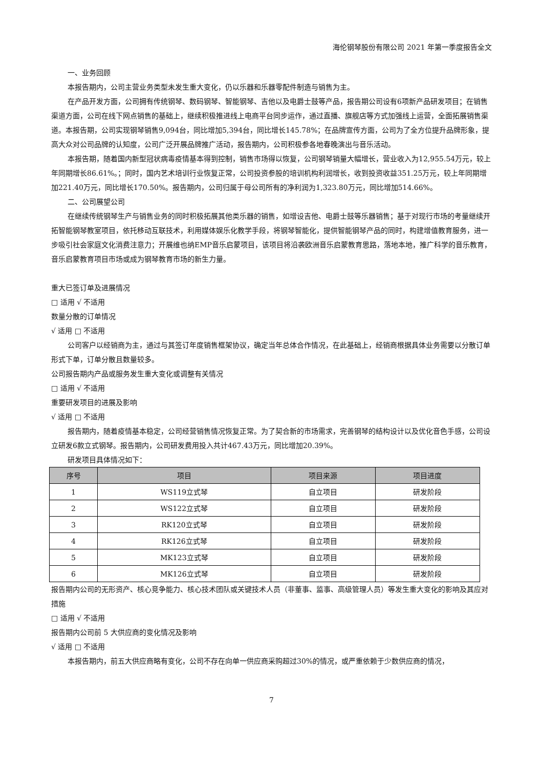海伦钢琴股份有限公司 2021 年第一季度报告全文
一、业务回顾
本报告期内，公司主营业务类型未发生重大变化，仍以乐器和乐器零配件制造与销售为主。
在产品开发方面，公司拥有传统钢琴、数码钢琴、智能钢琴、吉他以及电爵士鼓等产品，报告期公司设有6项新产品研发项目；在销售渠道方面，公司在线下网点销售的基础上，继续积极推进线上电商平台同步运作，通过直播、旗舰店等方式加强线上运营，全面拓展销售渠道。本报告期，公司实现钢琴销售9,094台，同比增加5,394台，同比增长145.78%；在品牌宣传方面，公司为了全方位提升品牌形象，提高大众对公司品牌的认知度，公司广泛开展品牌推广活动，报告期内，公司积极参各地春晚演出与音乐活动。
本报告期，随着国内新型冠状病毒疫情基本得到控制，销售市场得以恢复，公司钢琴销量大幅增长，营业收入为12,955.54万元，较上年同期增长86.61%。；同时，国内艺术培训行业恢复正常，公司投资参股的培训机构利润增长，收到投资收益351.25万元，较上年同期增加221.40万元，同比增长170.50%。报告期内，公司归属于母公司所有的净利润为1,323.80万元，同比增加514.66%。
二、公司展望公司
在继续传统钢琴生产与销售业务的同时积极拓展其他类乐器的销售，如增设吉他、电爵士鼓等乐器销售；基于对现行市场的考量继续开拓智能钢琴教室项目，依托移动互联技术，利用媒体娱乐化教学手段，将钢琴智能化，提供智能钢琴产品的同时，构建增值教育服务，进一步吸引社会家庭文化消费注意力；开展维也纳EMP音乐启蒙项目，该项目将沿袭欧洲音乐启蒙教育思路，落地本地，推广科学的音乐教育，音乐启蒙教育项目市场或成为钢琴教育市场的新生力量。
重大已签订单及进展情况
□ 适用 √ 不适用
数量分散的订单情况
√ 适用 □ 不适用
公司客户以经销商为主，通过与其签订年度销售框架协议，确定当年总体合作情况，在此基础上，经销商根据具体业务需要以分散订单形式下单，订单分散且数量较多。
公司报告期内产品或服务发生重大变化或调整有关情况
□ 适用 √ 不适用
重要研发项目的进展及影响
√ 适用 □ 不适用
报告期内，随着疫情基本稳定，公司经营销售情况恢复正常。为了契合新的市场需求，完善钢琴的结构设计以及优化音色手感，公司设立研发6款立式钢琴。报告期内，公司研发费用投入共计467.43万元，同比增加20.39%。
研发项目具体情况如下：
| 序号 | 项目 | 项目来源 | 项目进度 |
| --- | --- | --- | --- |
| 1 | WS119立式琴 | 自立项目 | 研发阶段 |
| 2 | WS122立式琴 | 自立项目 | 研发阶段 |
| 3 | RK120立式琴 | 自立项目 | 研发阶段 |
| 4 | RK126立式琴 | 自立项目 | 研发阶段 |
| 5 | MK123立式琴 | 自立项目 | 研发阶段 |
| 6 | MK126立式琴 | 自立项目 | 研发阶段 |
报告期内公司的无形资产、核心竞争能力、核心技术团队或关键技术人员（非董事、监事、高级管理人员）等发生重大变化的影响及其应对措施
□ 适用 √ 不适用
报告期内公司前 5 大供应商的变化情况及影响
√ 适用 □ 不适用
本报告期内，前五大供应商略有变化，公司不存在向单一供应商采购超过30%的情况，或严重依赖于少数供应商的情况，
7